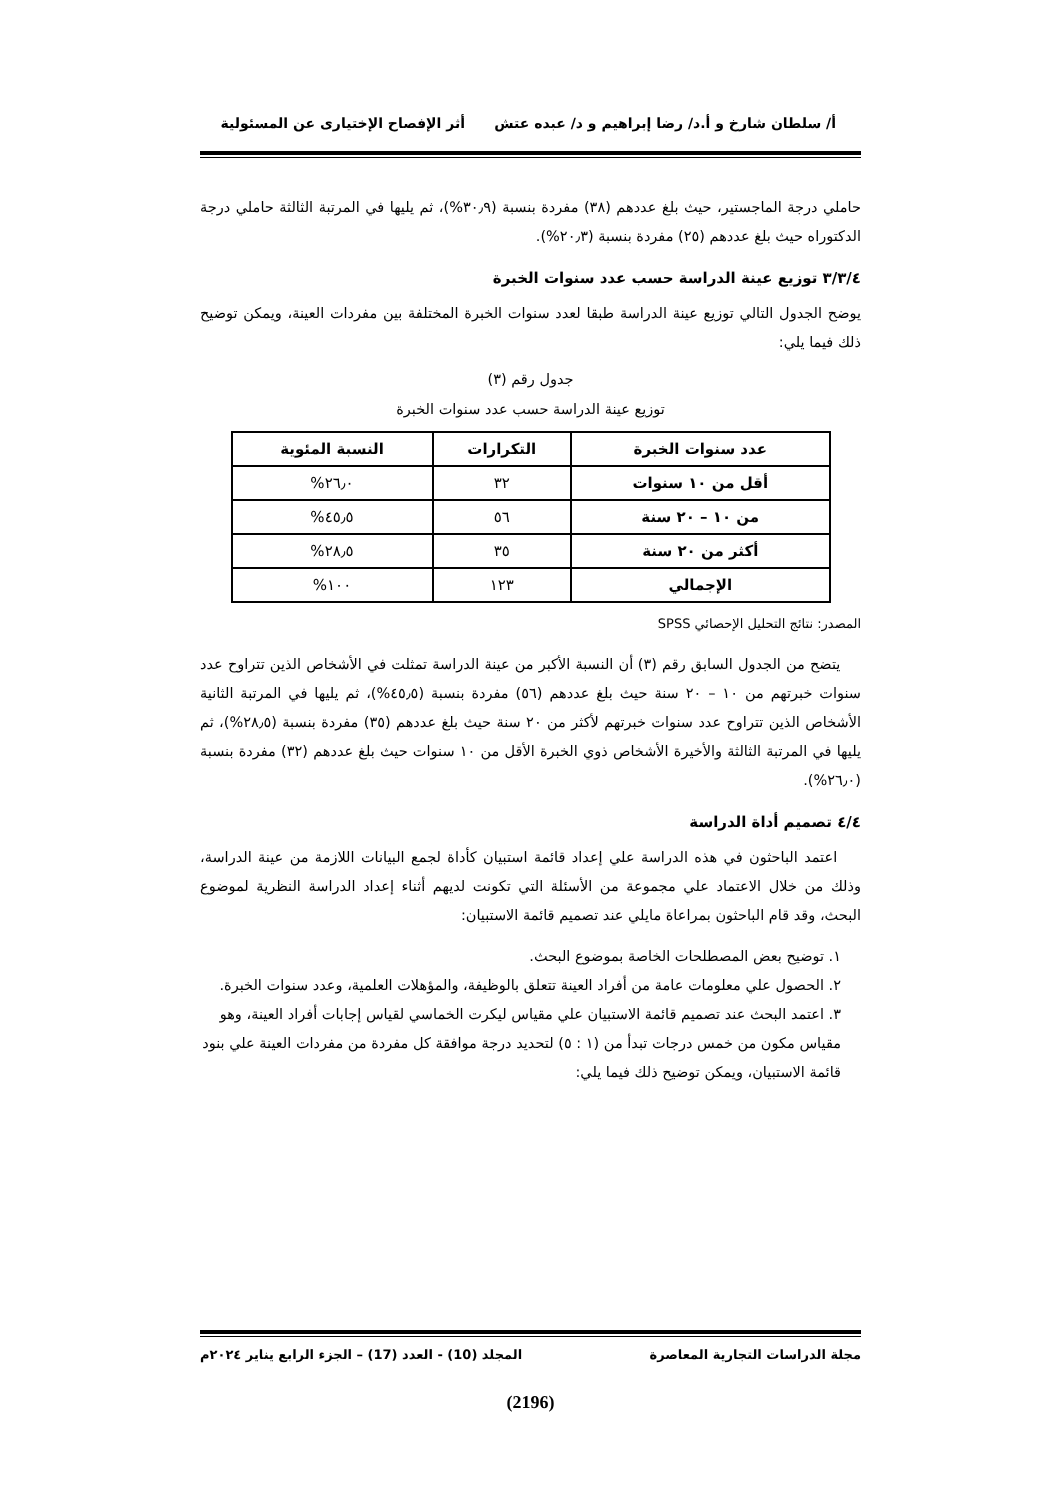أ/ سلطان شارخ و أ.د/ رضا إبراهيم و د/ عبده عتش أثر الإفصاح الإختيارى عن المسئولية
حاملي درجة الماجستير، حيث بلغ عددهم (٣٨) مفردة بنسبة (٣٠٫٩%)، ثم يليها في المرتبة الثالثة حاملي درجة الدكتوراه حيث بلغ عددهم (٢٥) مفردة بنسبة (٢٠٫٣%).
٣/٣/٤ توزيع عينة الدراسة حسب عدد سنوات الخبرة
يوضح الجدول التالي توزيع عينة الدراسة طبقا لعدد سنوات الخبرة المختلفة بين مفردات العينة، ويمكن توضيح ذلك فيما يلي:
جدول رقم (٣)
توزيع عينة الدراسة حسب عدد سنوات الخبرة
| عدد سنوات الخبرة | التكرارات | النسبة المئوية |
| --- | --- | --- |
| أقل من ١٠ سنوات | ٣٢ | ٢٦٫٠% |
| من ١٠ – ٢٠ سنة | ٥٦ | ٤٥٫٥% |
| أكثر من ٢٠ سنة | ٣٥ | ٢٨٫٥% |
| الإجمالي | ١٢٣ | ١٠٠% |
المصدر: نتائج التحليل الإحصائي SPSS
يتضح من الجدول السابق رقم (٣) أن النسبة الأكبر من عينة الدراسة تمثلت في الأشخاص الذين تتراوح عدد سنوات خبرتهم من ١٠ – ٢٠ سنة حيث بلغ عددهم (٥٦) مفردة بنسبة (٤٥٫٥%)، ثم يليها في المرتبة الثانية الأشخاص الذين تتراوح عدد سنوات خبرتهم لأكثر من ٢٠ سنة حيث بلغ عددهم (٣٥) مفردة بنسبة (٢٨٫٥%)، ثم يليها في المرتبة الثالثة والأخيرة الأشخاص ذوي الخبرة الأقل من ١٠ سنوات حيث بلغ عددهم (٣٢) مفردة بنسبة (٢٦٫٠%).
٤/٤ تصميم أداة الدراسة
اعتمد الباحثون في هذه الدراسة علي إعداد قائمة استبيان كأداة لجمع البيانات اللازمة من عينة الدراسة، وذلك من خلال الاعتماد علي مجموعة من الأسئلة التي تكونت لديهم أثناء إعداد الدراسة النظرية لموضوع البحث، وقد قام الباحثون بمراعاة مايلي عند تصميم قائمة الاستبيان:
١. توضيح بعض المصطلحات الخاصة بموضوع البحث.
٢. الحصول علي معلومات عامة من أفراد العينة تتعلق بالوظيفة، والمؤهلات العلمية، وعدد سنوات الخبرة.
٣. اعتمد البحث عند تصميم قائمة الاستبيان علي مقياس ليكرت الخماسي لقياس إجابات أفراد العينة، وهو مقياس مكون من خمس درجات تبدأ من (١ : ٥) لتحديد درجة موافقة كل مفردة من مفردات العينة علي بنود قائمة الاستبيان، ويمكن توضيح ذلك فيما يلي:
مجلة الدراسات التجارية المعاصرة المجلد (10) - العدد (17) – الجزء الرابع يناير ٢٠٢٤م
(2196)